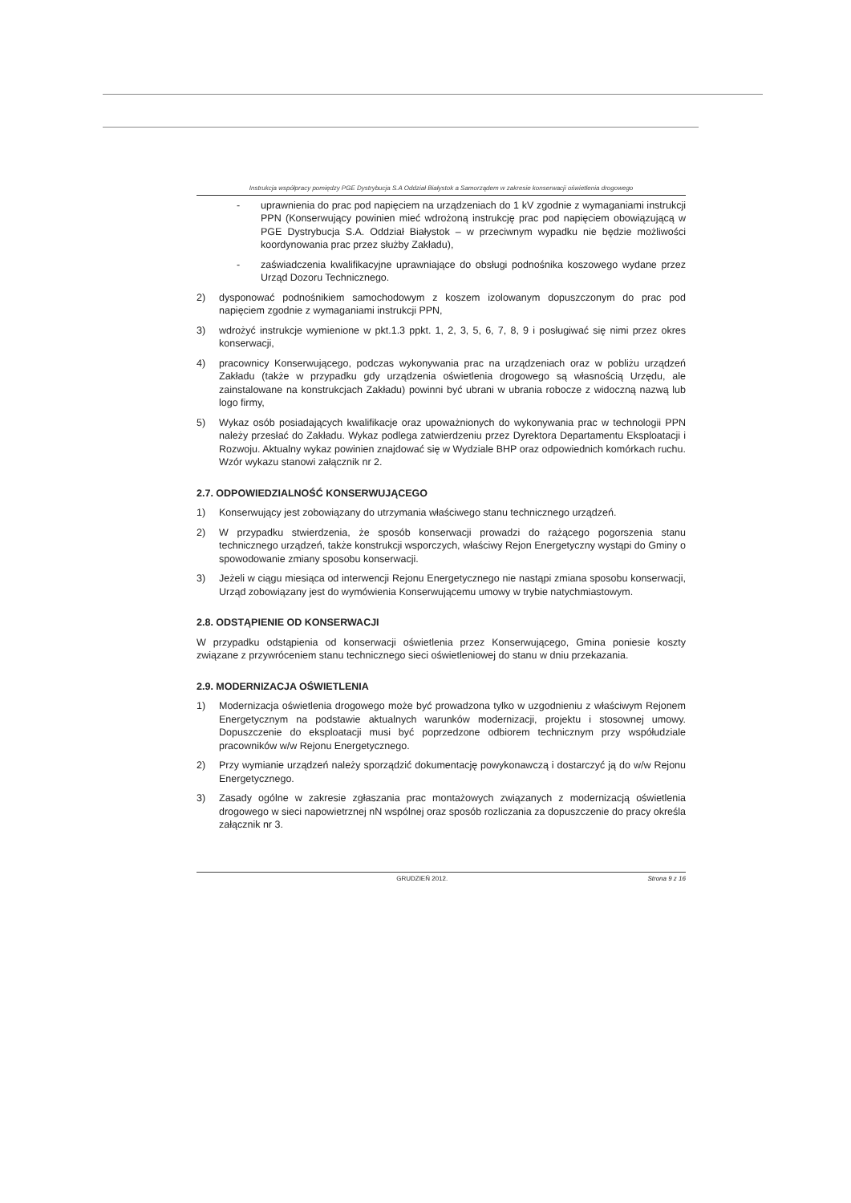Instrukcja współpracy pomiędzy PGE Dystrybucja S.A Oddział Białystok a Samorządem w zakresie konserwacji oświetlenia drogowego
- uprawnienia do prac pod napięciem na urządzeniach do 1 kV zgodnie z wymaganiami instrukcji PPN (Konserwujący powinien mieć wdrożoną instrukcję prac pod napięciem obowiązującą w PGE Dystrybucja S.A. Oddział Białystok – w przeciwnym wypadku nie będzie możliwości koordynowania prac przez służby Zakładu),
- zaświadczenia kwalifikacyjne uprawniające do obsługi podnośnika koszowego wydane przez Urząd Dozoru Technicznego.
2) dysponować podnośnikiem samochodowym z koszem izolowanym dopuszczonym do prac pod napięciem zgodnie z wymaganiami instrukcji PPN,
3) wdrożyć instrukcje wymienione w pkt.1.3 ppkt. 1, 2, 3, 5, 6, 7, 8, 9 i posługiwać się nimi przez okres konserwacji,
4) pracownicy Konserwującego, podczas wykonywania prac na urządzeniach oraz w pobliżu urządzeń Zakładu (także w przypadku gdy urządzenia oświetlenia drogowego są własnością Urzędu, ale zainstalowane na konstrukcjach Zakładu) powinni być ubrani w ubrania robocze z widoczną nazwą lub logo firmy,
5) Wykaz osób posiadających kwalifikacje oraz upoważnionych do wykonywania prac w technologii PPN należy przesłać do Zakładu. Wykaz podlega zatwierdzeniu przez Dyrektora Departamentu Eksploatacji i Rozwoju. Aktualny wykaz powinien znajdować się w Wydziale BHP oraz odpowiednich komórkach ruchu. Wzór wykazu stanowi załącznik nr 2.
2.7. ODPOWIEDZIALNOŚĆ KONSERWUJĄCEGO
1) Konserwujący jest zobowiązany do utrzymania właściwego stanu technicznego urządzeń.
2) W przypadku stwierdzenia, że sposób konserwacji prowadzi do rażącego pogorszenia stanu technicznego urządzeń, także konstrukcji wsporczych, właściwy Rejon Energetyczny wystąpi do Gminy o spowodowanie zmiany sposobu konserwacji.
3) Jeżeli w ciągu miesiąca od interwencji Rejonu Energetycznego nie nastąpi zmiana sposobu konserwacji, Urząd zobowiązany jest do wymówienia Konserwującemu umowy w trybie natychmiastowym.
2.8. ODSTĄPIENIE OD KONSERWACJI
W przypadku odstąpienia od konserwacji oświetlenia przez Konserwującego, Gmina poniesie koszty związane z przywróceniem stanu technicznego sieci oświetleniowej do stanu w dniu przekazania.
2.9. MODERNIZACJA OŚWIETLENIA
1) Modernizacja oświetlenia drogowego może być prowadzona tylko w uzgodnieniu z właściwym Rejonem Energetycznym na podstawie aktualnych warunków modernizacji, projektu i stosownej umowy. Dopuszczenie do eksploatacji musi być poprzedzone odbiorem technicznym przy współudziale pracowników w/w Rejonu Energetycznego.
2) Przy wymianie urządzeń należy sporządzić dokumentację powykonawczą i dostarczyć ją do w/w Rejonu Energetycznego.
3) Zasady ogólne w zakresie zgłaszania prac montażowych związanych z modernizacją oświetlenia drogowego w sieci napowietrznej nN wspólnej oraz sposób rozliczania za dopuszczenie do pracy określa załącznik nr 3.
GRUDZIEŃ 2012. Strona 9 z 16